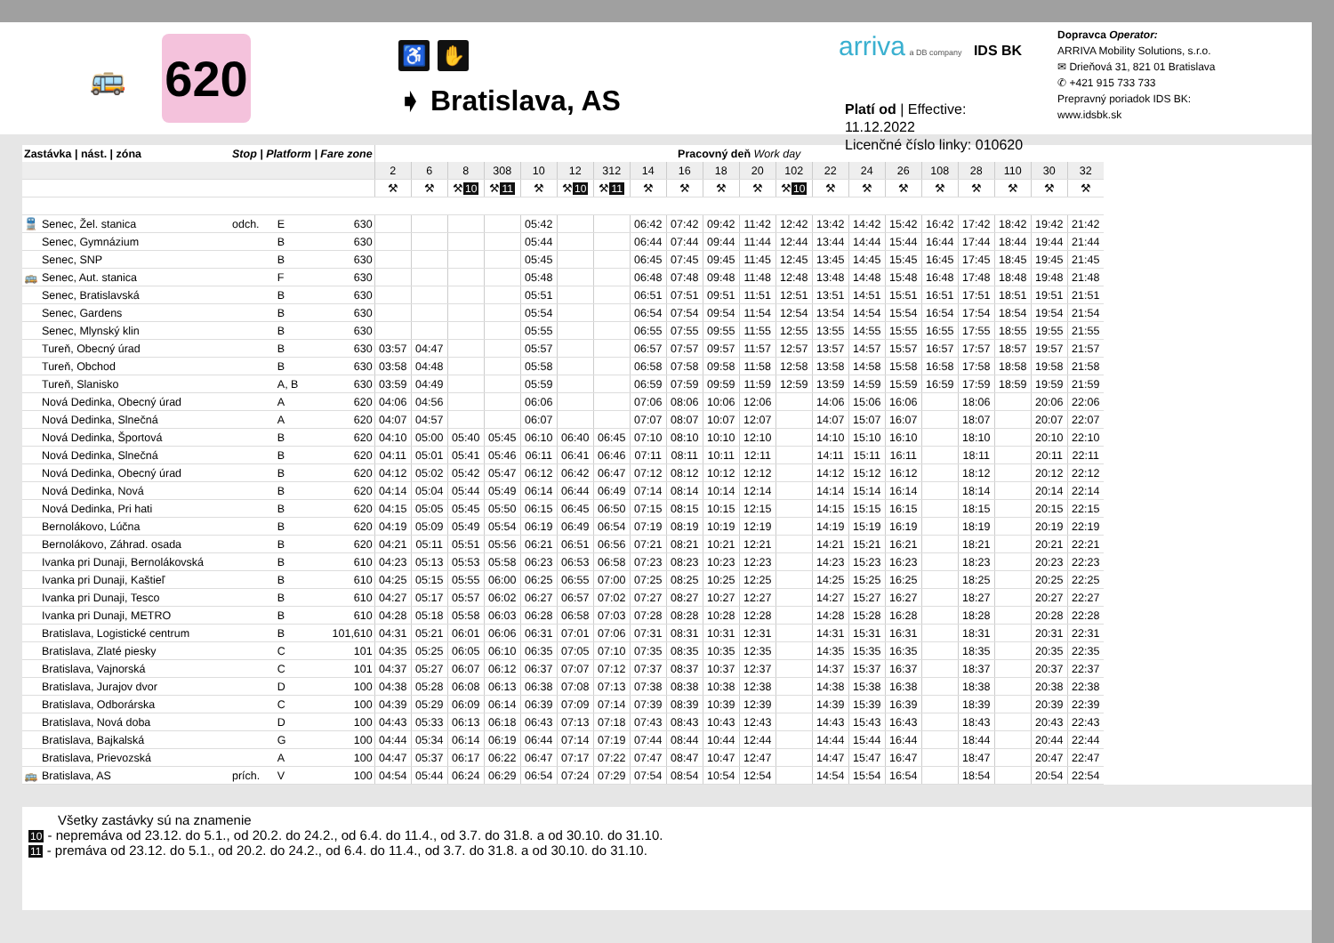🚌
620
♿ ✋
➧ Bratislava, AS
arriva a DB company IDS BK
Platí od | Effective: 11.12.2022
Licenčné číslo linky: 010620
Dopravca Operator:
ARRIVA Mobility Solutions, s.r.o.
✉ Drieňová 31, 821 01 Bratislava
✆ +421 915 733 733
Prepravný poriadok IDS BK:
www.idsbk.sk
| Zastávka / nást. / zóna | | Stop / Platform / Fare zone | | | Pracovný deň Work day | | | | | | | | | | | | | | | | | | | |
| --- | --- | --- | --- | --- | --- | --- | --- | --- | --- | --- | --- | --- | --- | --- | --- | --- | --- | --- | --- | --- | --- | --- | --- | --- |
| | | | | | 2 | 6 | 8 | 308 | 10 | 12 | 312 | 14 | 16 | 18 | 20 | 102 | 22 | 24 | 26 | 108 | 28 | 110 | 30 | 32 |
| | | | | | ⚒ | ⚒ | ⚒ 10 | ⚒ 11 | ⚒ | ⚒ 10 | ⚒ 11 | ⚒ | ⚒ | ⚒ | ⚒ | ⚒ 10 | ⚒ | ⚒ | ⚒ | ⚒ | ⚒ | ⚒ | ⚒ | ⚒ |
| 🚆 | Senec, Žel. stanica | odch. | E | 630 | | | | | 05:42 | | | 06:42 | 07:42 | 09:42 | 11:42 | 12:42 | 13:42 | 14:42 | 15:42 | 16:42 | 17:42 | 18:42 | 19:42 | 21:42 |
| | Senec, Gymnázium | | B | 630 | | | | | 05:44 | | | 06:44 | 07:44 | 09:44 | 11:44 | 12:44 | 13:44 | 14:44 | 15:44 | 16:44 | 17:44 | 18:44 | 19:44 | 21:44 |
| | Senec, SNP | | B | 630 | | | | | 05:45 | | | 06:45 | 07:45 | 09:45 | 11:45 | 12:45 | 13:45 | 14:45 | 15:45 | 16:45 | 17:45 | 18:45 | 19:45 | 21:45 |
| 🚌 | Senec, Aut. stanica | | F | 630 | | | | | 05:48 | | | 06:48 | 07:48 | 09:48 | 11:48 | 12:48 | 13:48 | 14:48 | 15:48 | 16:48 | 17:48 | 18:48 | 19:48 | 21:48 |
| | Senec, Bratislavská | | B | 630 | | | | | 05:51 | | | 06:51 | 07:51 | 09:51 | 11:51 | 12:51 | 13:51 | 14:51 | 15:51 | 16:51 | 17:51 | 18:51 | 19:51 | 21:51 |
| | Senec, Gardens | | B | 630 | | | | | 05:54 | | | 06:54 | 07:54 | 09:54 | 11:54 | 12:54 | 13:54 | 14:54 | 15:54 | 16:54 | 17:54 | 18:54 | 19:54 | 21:54 |
| | Senec, Mlynský klin | | B | 630 | | | | | 05:55 | | | 06:55 | 07:55 | 09:55 | 11:55 | 12:55 | 13:55 | 14:55 | 15:55 | 16:55 | 17:55 | 18:55 | 19:55 | 21:55 |
| | Tureň, Obecný úrad | | B | 630 | 03:57 | 04:47 | | | 05:57 | | | 06:57 | 07:57 | 09:57 | 11:57 | 12:57 | 13:57 | 14:57 | 15:57 | 16:57 | 17:57 | 18:57 | 19:57 | 21:57 |
| | Tureň, Obchod | | B | 630 | 03:58 | 04:48 | | | 05:58 | | | 06:58 | 07:58 | 09:58 | 11:58 | 12:58 | 13:58 | 14:58 | 15:58 | 16:58 | 17:58 | 18:58 | 19:58 | 21:58 |
| | Tureň, Slanisko | | A, B | 630 | 03:59 | 04:49 | | | 05:59 | | | 06:59 | 07:59 | 09:59 | 11:59 | 12:59 | 13:59 | 14:59 | 15:59 | 16:59 | 17:59 | 18:59 | 19:59 | 21:59 |
| | Nová Dedinka, Obecný úrad | | A | 620 | 04:06 | 04:56 | | | 06:06 | | | 07:06 | 08:06 | 10:06 | 12:06 | | 14:06 | 15:06 | 16:06 | | 18:06 | | 20:06 | 22:06 |
| | Nová Dedinka, Slnečná | | A | 620 | 04:07 | 04:57 | | | 06:07 | | | 07:07 | 08:07 | 10:07 | 12:07 | | 14:07 | 15:07 | 16:07 | | 18:07 | | 20:07 | 22:07 |
| | Nová Dedinka, Športová | | B | 620 | 04:10 | 05:00 | 05:40 | 05:45 | 06:10 | 06:40 | 06:45 | 07:10 | 08:10 | 10:10 | 12:10 | | 14:10 | 15:10 | 16:10 | | 18:10 | | 20:10 | 22:10 |
| | Nová Dedinka, Slnečná | | B | 620 | 04:11 | 05:01 | 05:41 | 05:46 | 06:11 | 06:41 | 06:46 | 07:11 | 08:11 | 10:11 | 12:11 | | 14:11 | 15:11 | 16:11 | | 18:11 | | 20:11 | 22:11 |
| | Nová Dedinka, Obecný úrad | | B | 620 | 04:12 | 05:02 | 05:42 | 05:47 | 06:12 | 06:42 | 06:47 | 07:12 | 08:12 | 10:12 | 12:12 | | 14:12 | 15:12 | 16:12 | | 18:12 | | 20:12 | 22:12 |
| | Nová Dedinka, Nová | | B | 620 | 04:14 | 05:04 | 05:44 | 05:49 | 06:14 | 06:44 | 06:49 | 07:14 | 08:14 | 10:14 | 12:14 | | 14:14 | 15:14 | 16:14 | | 18:14 | | 20:14 | 22:14 |
| | Nová Dedinka, Pri hati | | B | 620 | 04:15 | 05:05 | 05:45 | 05:50 | 06:15 | 06:45 | 06:50 | 07:15 | 08:15 | 10:15 | 12:15 | | 14:15 | 15:15 | 16:15 | | 18:15 | | 20:15 | 22:15 |
| | Bernolákovo, Lúčna | | B | 620 | 04:19 | 05:09 | 05:49 | 05:54 | 06:19 | 06:49 | 06:54 | 07:19 | 08:19 | 10:19 | 12:19 | | 14:19 | 15:19 | 16:19 | | 18:19 | | 20:19 | 22:19 |
| | Bernolákovo, Záhrad. osada | | B | 620 | 04:21 | 05:11 | 05:51 | 05:56 | 06:21 | 06:51 | 06:56 | 07:21 | 08:21 | 10:21 | 12:21 | | 14:21 | 15:21 | 16:21 | | 18:21 | | 20:21 | 22:21 |
| | Ivanka pri Dunaji, Bernolákovská | | B | 610 | 04:23 | 05:13 | 05:53 | 05:58 | 06:23 | 06:53 | 06:58 | 07:23 | 08:23 | 10:23 | 12:23 | | 14:23 | 15:23 | 16:23 | | 18:23 | | 20:23 | 22:23 |
| | Ivanka pri Dunaji, Kaštieľ | | B | 610 | 04:25 | 05:15 | 05:55 | 06:00 | 06:25 | 06:55 | 07:00 | 07:25 | 08:25 | 10:25 | 12:25 | | 14:25 | 15:25 | 16:25 | | 18:25 | | 20:25 | 22:25 |
| | Ivanka pri Dunaji, Tesco | | B | 610 | 04:27 | 05:17 | 05:57 | 06:02 | 06:27 | 06:57 | 07:02 | 07:27 | 08:27 | 10:27 | 12:27 | | 14:27 | 15:27 | 16:27 | | 18:27 | | 20:27 | 22:27 |
| | Ivanka pri Dunaji, METRO | | B | 610 | 04:28 | 05:18 | 05:58 | 06:03 | 06:28 | 06:58 | 07:03 | 07:28 | 08:28 | 10:28 | 12:28 | | 14:28 | 15:28 | 16:28 | | 18:28 | | 20:28 | 22:28 |
| | Bratislava, Logistické centrum | | B | 101,610 | 04:31 | 05:21 | 06:01 | 06:06 | 06:31 | 07:01 | 07:06 | 07:31 | 08:31 | 10:31 | 12:31 | | 14:31 | 15:31 | 16:31 | | 18:31 | | 20:31 | 22:31 |
| | Bratislava, Zlaté piesky | | C | 101 | 04:35 | 05:25 | 06:05 | 06:10 | 06:35 | 07:05 | 07:10 | 07:35 | 08:35 | 10:35 | 12:35 | | 14:35 | 15:35 | 16:35 | | 18:35 | | 20:35 | 22:35 |
| | Bratislava, Vajnorská | | C | 101 | 04:37 | 05:27 | 06:07 | 06:12 | 06:37 | 07:07 | 07:12 | 07:37 | 08:37 | 10:37 | 12:37 | | 14:37 | 15:37 | 16:37 | | 18:37 | | 20:37 | 22:37 |
| | Bratislava, Jurajov dvor | | D | 100 | 04:38 | 05:28 | 06:08 | 06:13 | 06:38 | 07:08 | 07:13 | 07:38 | 08:38 | 10:38 | 12:38 | | 14:38 | 15:38 | 16:38 | | 18:38 | | 20:38 | 22:38 |
| | Bratislava, Odborárska | | C | 100 | 04:39 | 05:29 | 06:09 | 06:14 | 06:39 | 07:09 | 07:14 | 07:39 | 08:39 | 10:39 | 12:39 | | 14:39 | 15:39 | 16:39 | | 18:39 | | 20:39 | 22:39 |
| | Bratislava, Nová doba | | D | 100 | 04:43 | 05:33 | 06:13 | 06:18 | 06:43 | 07:13 | 07:18 | 07:43 | 08:43 | 10:43 | 12:43 | | 14:43 | 15:43 | 16:43 | | 18:43 | | 20:43 | 22:43 |
| | Bratislava, Bajkalská | | G | 100 | 04:44 | 05:34 | 06:14 | 06:19 | 06:44 | 07:14 | 07:19 | 07:44 | 08:44 | 10:44 | 12:44 | | 14:44 | 15:44 | 16:44 | | 18:44 | | 20:44 | 22:44 |
| | Bratislava, Prievozská | | A | 100 | 04:47 | 05:37 | 06:17 | 06:22 | 06:47 | 07:17 | 07:22 | 07:47 | 08:47 | 10:47 | 12:47 | | 14:47 | 15:47 | 16:47 | | 18:47 | | 20:47 | 22:47 |
| 🚌 | Bratislava, AS | prích. | V | 100 | 04:54 | 05:44 | 06:24 | 06:29 | 06:54 | 07:24 | 07:29 | 07:54 | 08:54 | 10:54 | 12:54 | | 14:54 | 15:54 | 16:54 | | 18:54 | | 20:54 | 22:54 |
Všetky zastávky sú na znamenie
10 - nepremáva od 23.12. do 5.1., od 20.2. do 24.2., od 6.4. do 11.4., od 3.7. do 31.8. a od 30.10. do 31.10.
11 - premáva od 23.12. do 5.1., od 20.2. do 24.2., od 6.4. do 11.4., od 3.7. do 31.8. a od 30.10. do 31.10.